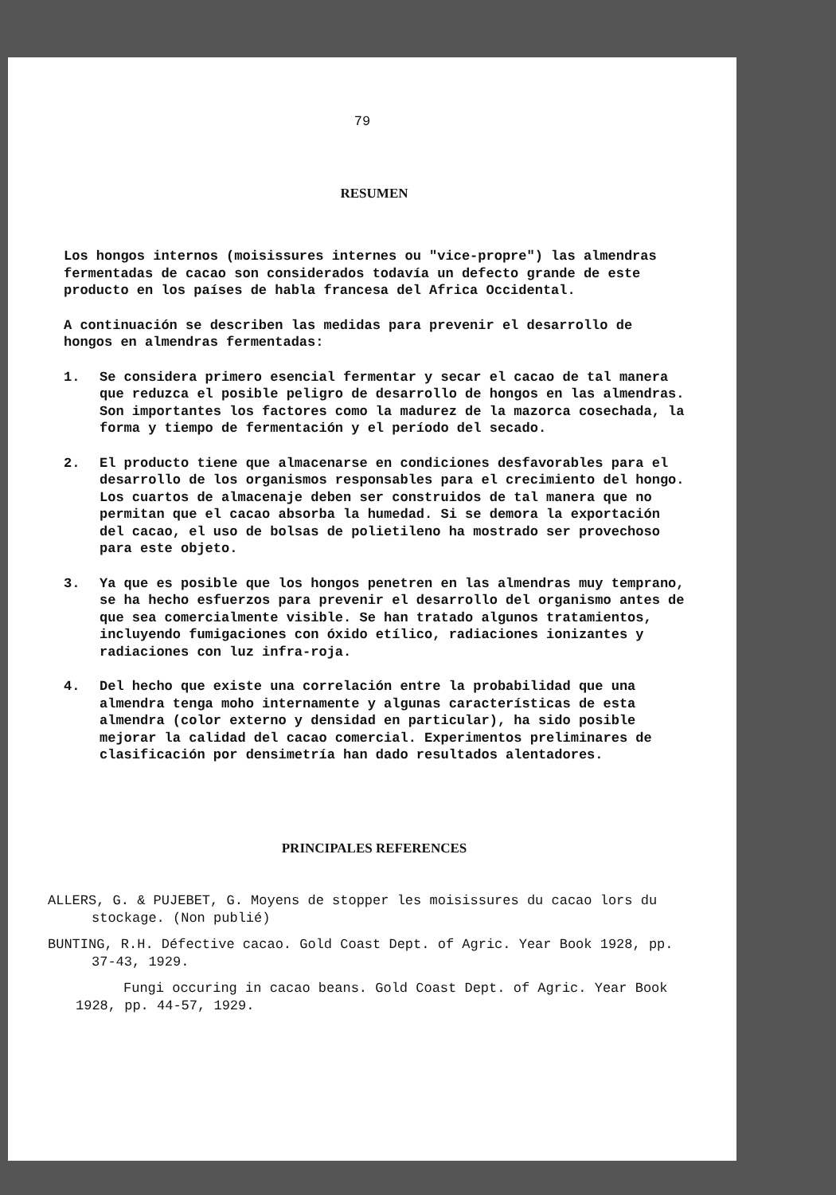79
RESUMEN
Los hongos internos (moisissures internes ou "vice-propre") las almendras fermentadas de cacao son considerados todavía un defecto grande de este producto en los países de habla francesa del Africa Occidental.
A continuación se describen las medidas para prevenir el desarrollo de hongos en almendras fermentadas:
1. Se considera primero esencial fermentar y secar el cacao de tal manera que reduzca el posible peligro de desarrollo de hongos en las almendras. Son importantes los factores como la madurez de la mazorca cosechada, la forma y tiempo de fermentación y el período del secado.
2. El producto tiene que almacenarse en condiciones desfavorables para el desarrollo de los organismos responsables para el crecimiento del hongo. Los cuartos de almacenaje deben ser construidos de tal manera que no permitan que el cacao absorba la humedad. Si se demora la exportación del cacao, el uso de bolsas de polietileno ha mostrado ser provechoso para este objeto.
3. Ya que es posible que los hongos penetren en las almendras muy temprano, se ha hecho esfuerzos para prevenir el desarrollo del organismo antes de que sea comercialmente visible. Se han tratado algunos tratamientos, incluyendo fumigaciones con óxido etílico, radiaciones ionizantes y radiaciones con luz infra-roja.
4. Del hecho que existe una correlación entre la probabilidad que una almendra tenga moho internamente y algunas características de esta almendra (color externo y densidad en particular), ha sido posible mejorar la calidad del cacao comercial. Experimentos preliminares de clasificación por densimetría han dado resultados alentadores.
PRINCIPALES REFERENCES
ALLERS, G. & PUJEBET, G. Moyens de stopper les moisissures du cacao lors du stockage. (Non publié)
BUNTING, R.H. Défective cacao. Gold Coast Dept. of Agric. Year Book 1928, pp. 37-43, 1929.
Fungi occuring in cacao beans. Gold Coast Dept. of Agric. Year Book 1928, pp. 44-57, 1929.